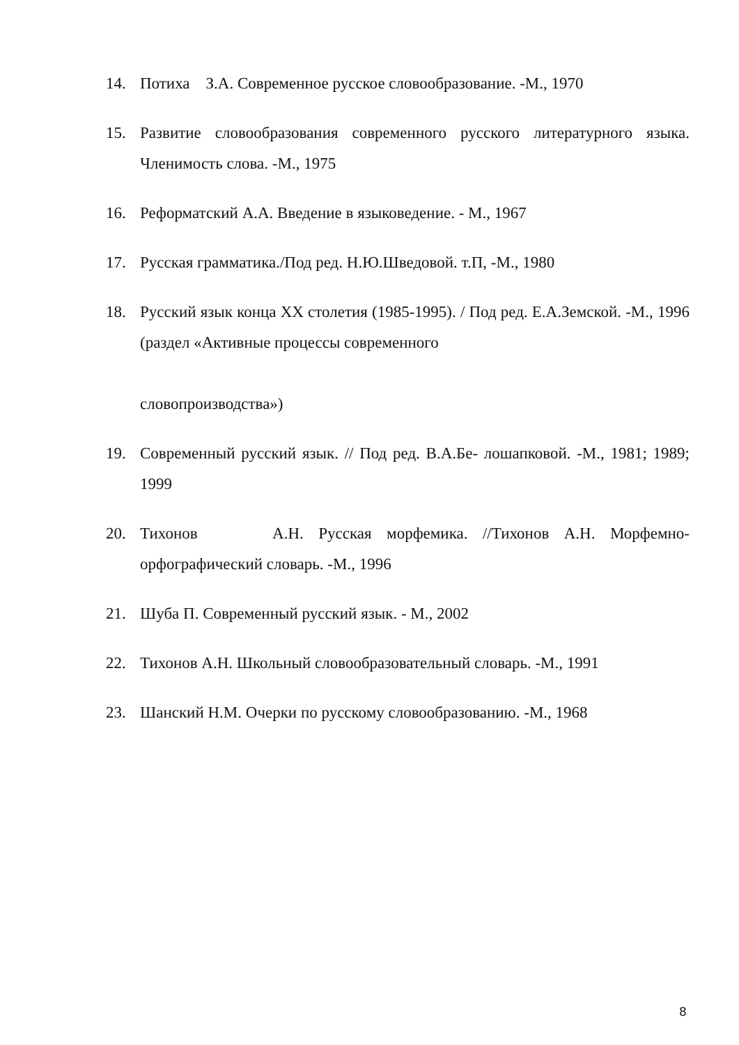14. Потиха З.А. Современное русское словообразование. -М., 1970
15. Развитие словообразования современного русского литературного языка. Членимость слова. -М., 1975
16. Реформатский А.А. Введение в языковедение. - М., 1967
17. Русская грамматика./Под ред. Н.Ю.Шведовой. т.П, -М., 1980
18. Русский язык конца XX столетия (1985-1995). / Под ред. Е.А.Земской. -М., 1996 (раздел «Активные процессы современного
словопроизводства»)
19. Современный русский язык. // Под ред. В.А.Бе- лошапковой. -М., 1981; 1989; 1999
20. Тихонов А.Н. Русская морфемика. //Тихонов А.Н. Морфемно-орфографический словарь. -М., 1996
21. Шуба П. Современный русский язык. - М., 2002
22. Тихонов А.Н. Школьный словообразовательный словарь. -М., 1991
23. Шанский Н.М. Очерки по русскому словообразованию. -М., 1968
8